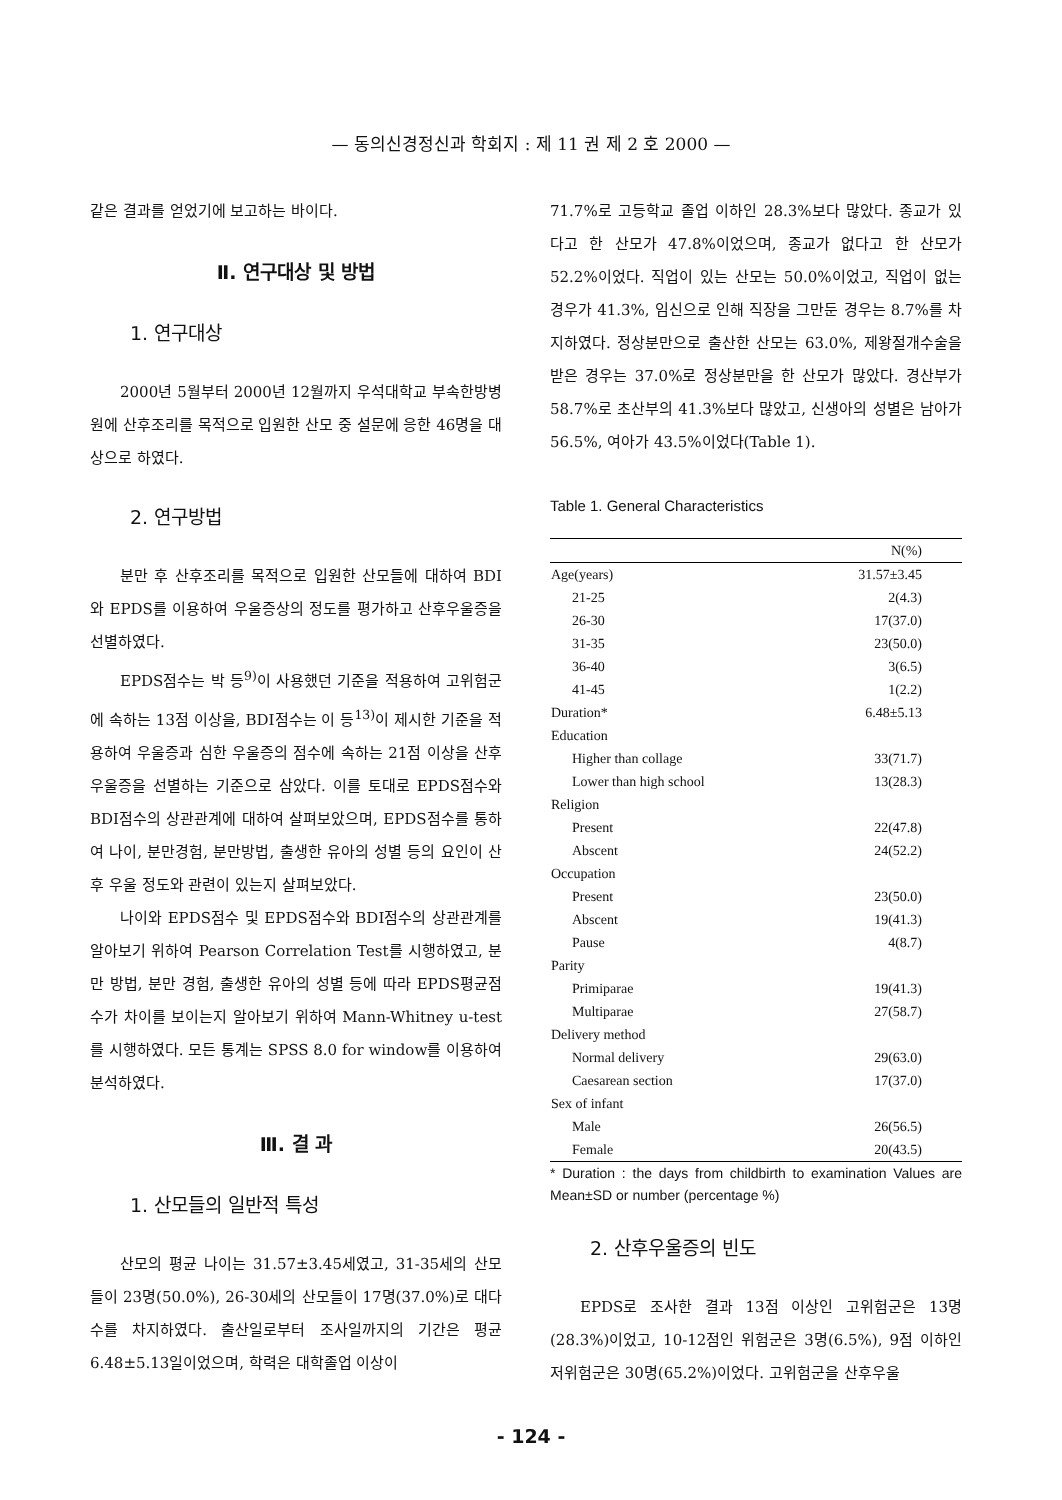— 동의신경정신과 학회지 : 제 11 권 제 2 호 2000 —
같은 결과를 얻었기에 보고하는 바이다.
Ⅱ. 연구대상 및 방법
1. 연구대상
2000년 5월부터 2000년 12월까지 우석대학교 부속한방병원에 산후조리를 목적으로 입원한 산모 중 설문에 응한 46명을 대상으로 하였다.
2. 연구방법
분만 후 산후조리를 목적으로 입원한 산모들에 대하여 BDI와 EPDS를 이용하여 우울증상의 정도를 평가하고 산후우울증을 선별하였다.
EPDS점수는 박 등<sup>9)</sup>이 사용했던 기준을 적용하여 고위험군에 속하는 13점 이상을, BDI점수는 이 등<sup>13)</sup>이 제시한 기준을 적용하여 우울증과 심한 우울증의 점수에 속하는 21점 이상을 산후우울증을 선별하는 기준으로 삼았다. 이를 토대로 EPDS점수와 BDI점수의 상관관계에 대하여 살펴보았으며, EPDS점수를 통하여 나이, 분만경험, 분만방법, 출생한 유아의 성별 등의 요인이 산후 우울 정도와 관련이 있는지 살펴보았다.
나이와 EPDS점수 및 EPDS점수와 BDI점수의 상관관계를 알아보기 위하여 Pearson Correlation Test를 시행하였고, 분만 방법, 분만 경험, 출생한 유아의 성별 등에 따라 EPDS평균점수가 차이를 보이는지 알아보기 위하여 Mann-Whitney u-test를 시행하였다. 모든 통계는 SPSS 8.0 for window를 이용하여 분석하였다.
Ⅲ. 결 과
1. 산모들의 일반적 특성
산모의 평균 나이는 31.57±3.45세였고, 31-35세의 산모들이 23명(50.0%), 26-30세의 산모들이 17명(37.0%)로 대다수를 차지하였다. 출산일로부터 조사일까지의 기간은 평균 6.48±5.13일이었으며, 학력은 대학졸업 이상이
71.7%로 고등학교 졸업 이하인 28.3%보다 많았다. 종교가 있다고 한 산모가 47.8%이었으며, 종교가 없다고 한 산모가 52.2%이었다. 직업이 있는 산모는 50.0%이었고, 직업이 없는 경우가 41.3%, 임신으로 인해 직장을 그만둔 경우는 8.7%를 차지하였다. 정상분만으로 출산한 산모는 63.0%, 제왕절개수술을 받은 경우는 37.0%로 정상분만을 한 산모가 많았다. 경산부가 58.7%로 초산부의 41.3%보다 많았고, 신생아의 성별은 남아가 56.5%, 여아가 43.5%이었다(Table 1).
Table 1. General Characteristics
| | N(%) |
| --- | --- |
| Age(years) | 31.57±3.45 |
| 21-25 | 2(4.3) |
| 26-30 | 17(37.0) |
| 31-35 | 23(50.0) |
| 36-40 | 3(6.5) |
| 41-45 | 1(2.2) |
| Duration* | 6.48±5.13 |
| Education | |
| Higher than collage | 33(71.7) |
| Lower than high school | 13(28.3) |
| Religion | |
| Present | 22(47.8) |
| Abscent | 24(52.2) |
| Occupation | |
| Present | 23(50.0) |
| Abscent | 19(41.3) |
| Pause | 4(8.7) |
| Parity | |
| Primiparae | 19(41.3) |
| Multiparae | 27(58.7) |
| Delivery method | |
| Normal delivery | 29(63.0) |
| Caesarean section | 17(37.0) |
| Sex of infant | |
| Male | 26(56.5) |
| Female | 20(43.5) |
* Duration : the days from childbirth to examination Values are Mean±SD or number (percentage %)
2. 산후우울증의 빈도
EPDS로 조사한 결과 13점 이상인 고위험군은 13명(28.3%)이었고, 10-12점인 위험군은 3명(6.5%), 9점 이하인 저위험군은 30명(65.2%)이었다. 고위험군을 산후우울
- 124 -